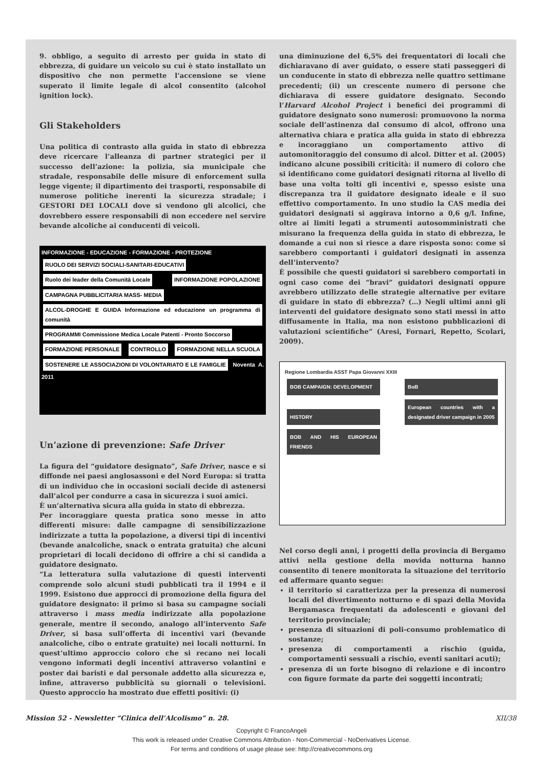9. obbligo, a seguito di arresto per guida in stato di ebbrezza, di guidare un veicolo su cui è stato installato un dispositivo che non permette l’accensione se viene superato il limite legale di alcol consentito (alcohol ignition lock).
Gli Stakeholders
Una politica di contrasto alla guida in stato di ebbrezza deve ricercare l’alleanza di partner strategici per il successo dell’azione: la polizia, sia municipale che stradale, responsabile delle misure di enforcement sulla legge vigente; il dipartimento dei trasporti, responsabile di numerose politiche inerenti la sicurezza stradale; i GESTORI DEI LOCALI dove si vendono gli alcolici, che dovrebbero essere responsabili di non eccedere nel servire bevande alcoliche ai conducenti di veicoli.
INFORMAZIONE - EDUCAZIONE - FORMAZIONE - PROTEZIONE
RUOLO DEI SERVIZI SOCIALI-SANITARI-EDUCATIVI
Ruolo dei leader della Comunità Locale
INFORMAZIONE POPOLAZIONE
CAMPAGNA PUBBLICITARIA MASS- MEDIA
ALCOL-DROGHE E GUIDA Informazione ed educazione un programma di comunità
PROGRAMMI Commissione Medica Locale Patenti - Pronto Soccorso
FORMAZIONE PERSONALE CONTROLLO FORMAZIONE NELLA SCUOLA
SOSTENERE LE ASSOCIAZIONI DI VOLONTARIATO E LE FAMIGLIE
Noventa A. 2011
Un’azione di prevenzione: Safe Driver
La figura del “guidatore designato”, Safe Driver, nasce e si diffonde nei paesi anglosassoni e del Nord Europa: si tratta di un individuo che in occasioni sociali decide di astenersi dall’alcol per condurre a casa in sicurezza i suoi amici.
È un’alternativa sicura alla guida in stato di ebbrezza.
Per incoraggiare questa pratica sono messe in atto differenti misure: dalle campagne di sensibilizzazione indirizzate a tutta la popolazione, a diversi tipi di incentivi (bevande analcoliche, snack o entrata gratuita) che alcuni proprietari di locali decidono di offrire a chi si candida a guidatore designato.
“La letteratura sulla valutazione di questi interventi comprende solo alcuni studi pubblicati tra il 1994 e il 1999. Esistono due approcci di promozione della figura del guidatore designato: il primo si basa su campagne sociali attraverso i mass media indirizzate alla popolazione generale, mentre il secondo, analogo all’intervento Safe Driver, si basa sull’offerta di incentivi vari (bevande analcoliche, cibo o entrate gratuite) nei locali notturni. In quest’ultimo approccio coloro che si recano nei locali vengono informati degli incentivi attraverso volantini e poster dai baristi e dal personale addetto alla sicurezza e, infine, attraverso pubblicità su giornali o televisioni. Questo approccio ha mostrato due effetti positivi: (i)
una diminuzione del 6,5% dei frequentatori di locali che dichiaravano di aver guidato, o essere stati passeggeri di un conducente in stato di ebbrezza nelle quattro settimane precedenti; (ii) un crescente numero di persone che dichiarava di essere guidatore designato. Secondo l’Harvard Alcohol Project i benefici dei programmi di guidatore designato sono numerosi: promuovono la norma sociale dell’astinenza dal consumo di alcol, offrono una alternativa chiara e pratica alla guida in stato di ebbrezza e incoraggiano un comportamento attivo di automonitoraggio del consumo di alcol. Ditter et al. (2005) indicano alcune possibili criticità: il numero di coloro che si identificano come guidatori designati ritorna al livello di base una volta tolti gli incentivi e, spesso esiste una discrepanza tra il guidatore designato ideale e il suo effettivo comportamento. In uno studio la CAS media dei guidatori designati si aggirava intorno a 0,6 g/l. Infine, oltre ai limiti legati a strumenti autosomministrati che misurano la frequenza della guida in stato di ebbrezza, le domande a cui non si riesce a dare risposta sono: come si sarebbero comportanti i guidatori designati in assenza dell’intervento?
È possibile che questi guidatori si sarebbero comportati in ogni caso come dei “bravi” guidatori designati oppure avrebbero utilizzato delle strategie alternative per evitare di guidare in stato di ebbrezza? (…) Negli ultimi anni gli interventi del guidatore designato sono stati messi in atto diffusamente in Italia, ma non esistono pubblicazioni di valutazioni scientifiche” (Aresi, Fornari, Repetto, Scolari, 2009).
Regione Lombardia ASST Papa Giovanni XXIII
BOB CAMPAIGN: DEVELOPMENT BoB HISTORY
European countries with a designated driver campaign in 2005
BOB AND HIS EUROPEAN FRIENDS
Nel corso degli anni, i progetti della provincia di Bergamo attivi nella gestione della movida notturna hanno consentito di tenere monitorata la situazione del territorio ed affermare quanto segue:
il territorio si caratterizza per la presenza di numerosi locali del divertimento notturno e di spazi della Movida Bergamasca frequentati da adolescenti e giovani del territorio provinciale;
presenza di situazioni di poli-consumo problematico di sostanze;
presenza di comportamenti a rischio (guida, comportamenti sessuali a rischio, eventi sanitari acuti);
presenza di un forte bisogno di relazione e di incontro con figure formate da parte dei soggetti incontrati;
Mission 52 - Newsletter “Clinica dell’Alcolismo” n. 28. XII/38
Copyright © FrancoAngeli
This work is released under Creative Commons Attribution - Non-Commercial - NoDerivatives License.
For terms and conditions of usage please see: http://creativecommons.org